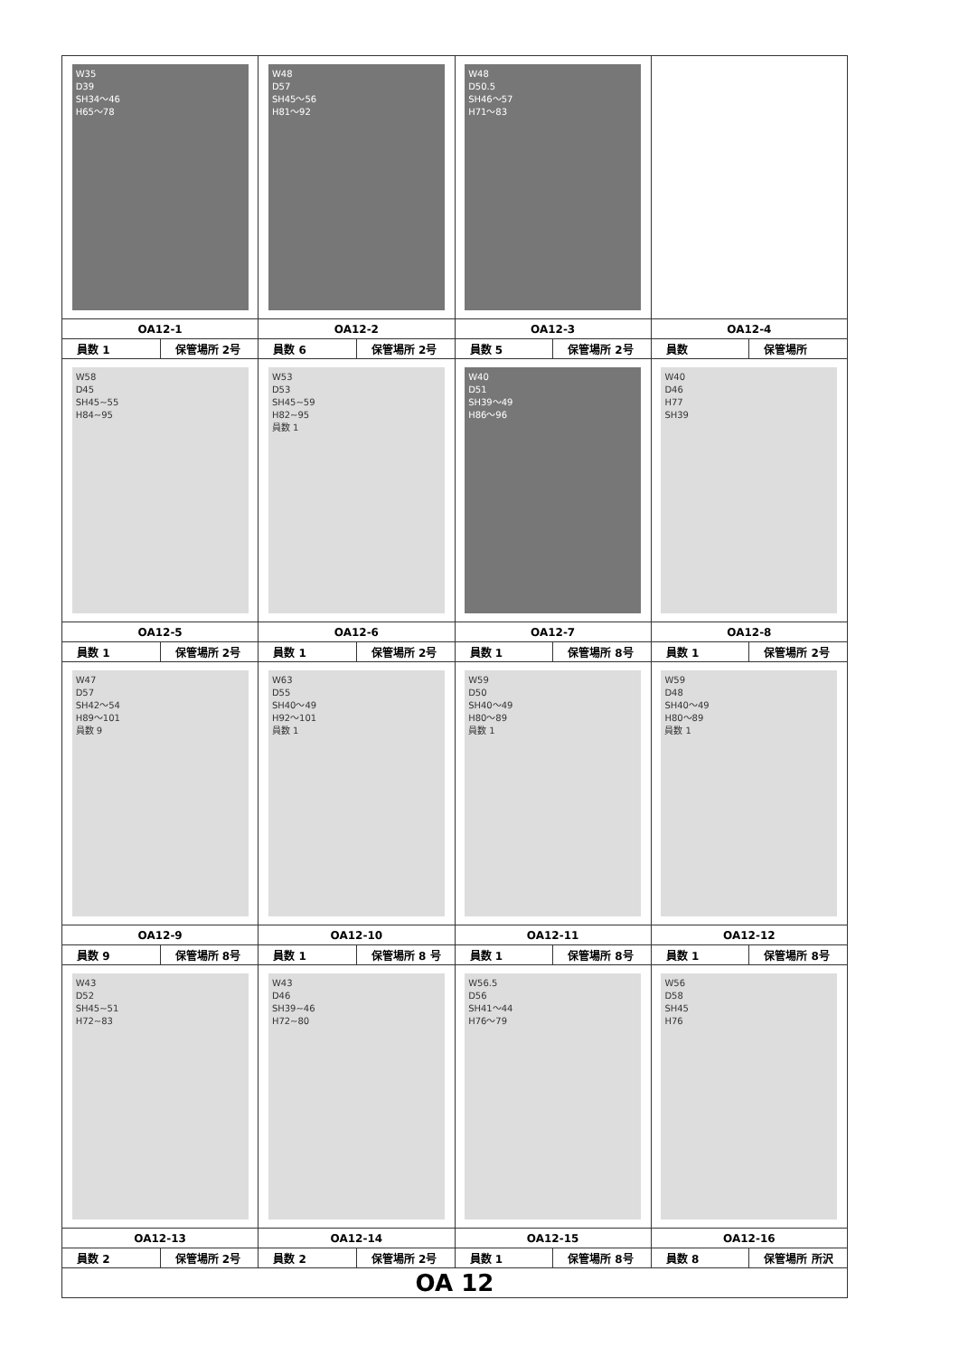| W35 D39 SH34～46 H65～78 | W48 D57 SH45～56 H81～92 | W48 D50.5 SH46～57 H71～83 | |
| OA12-1 | OA12-2 | OA12-3 | OA12-4 |
| 員数 1 保管場所 2号 | 員数 6 保管場所 2号 | 員数 5 保管場所 2号 | 員数 保管場所 |
| W58 D45 SH45~55 H84~95 | W53 D53 SH45~59 H82~95 員数 1 | W40 D51 SH39～49 H86～96 | W40 D46 H77 SH39 |
| OA12-5 | OA12-6 | OA12-7 | OA12-8 |
| 員数 1 保管場所 2号 | 員数 1 保管場所 2号 | 員数 1 保管場所 8号 | 員数 1 保管場所 2号 |
| W47 D57 SH42～54 H89～101 員数 9 | W63 D55 SH40～49 H92～101 員数 1 | W59 D50 SH40～49 H80～89 員数 1 | W59 D48 SH40～49 H80～89 員数 1 |
| OA12-9 | OA12-10 | OA12-11 | OA12-12 |
| 員数 9 保管場所 8号 | 員数 1 保管場所 8 号 | 員数 1 保管場所 8号 | 員数 1 保管場所 8号 |
| W43 D52 SH45~51 H72~83 | W43 D46 SH39~46 H72~80 | W56.5 D56 SH41～44 H76～79 | W56 D58 SH45 H76 |
| OA12-13 | OA12-14 | OA12-15 | OA12-16 |
| 員数 2 保管場所 2号 | 員数 2 保管場所 2号 | 員数 1 保管場所 8号 | 員数 8 保管場所 所沢 |
| OA 12 | | | |